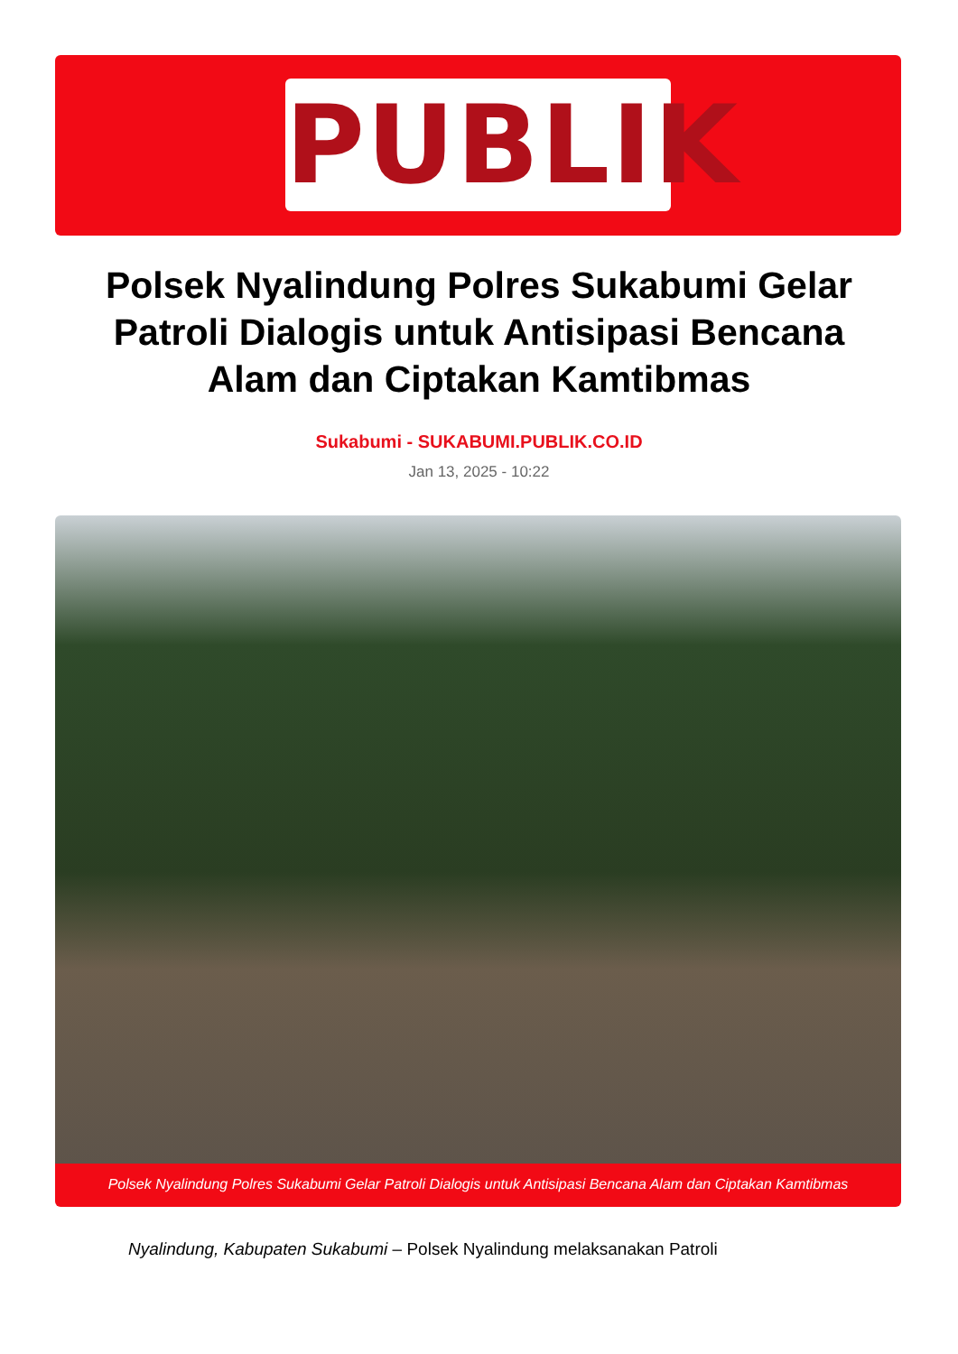PUBLIK
Polsek Nyalindung Polres Sukabumi Gelar Patroli Dialogis untuk Antisipasi Bencana Alam dan Ciptakan Kamtibmas
Sukabumi - SUKABUMI.PUBLIK.CO.ID
Jan 13, 2025 - 10:22
Polsek Nyalindung Polres Sukabumi Gelar Patroli Dialogis untuk Antisipasi Bencana Alam dan Ciptakan Kamtibmas
Nyalindung, Kabupaten Sukabumi – Polsek Nyalindung melaksanakan Patroli